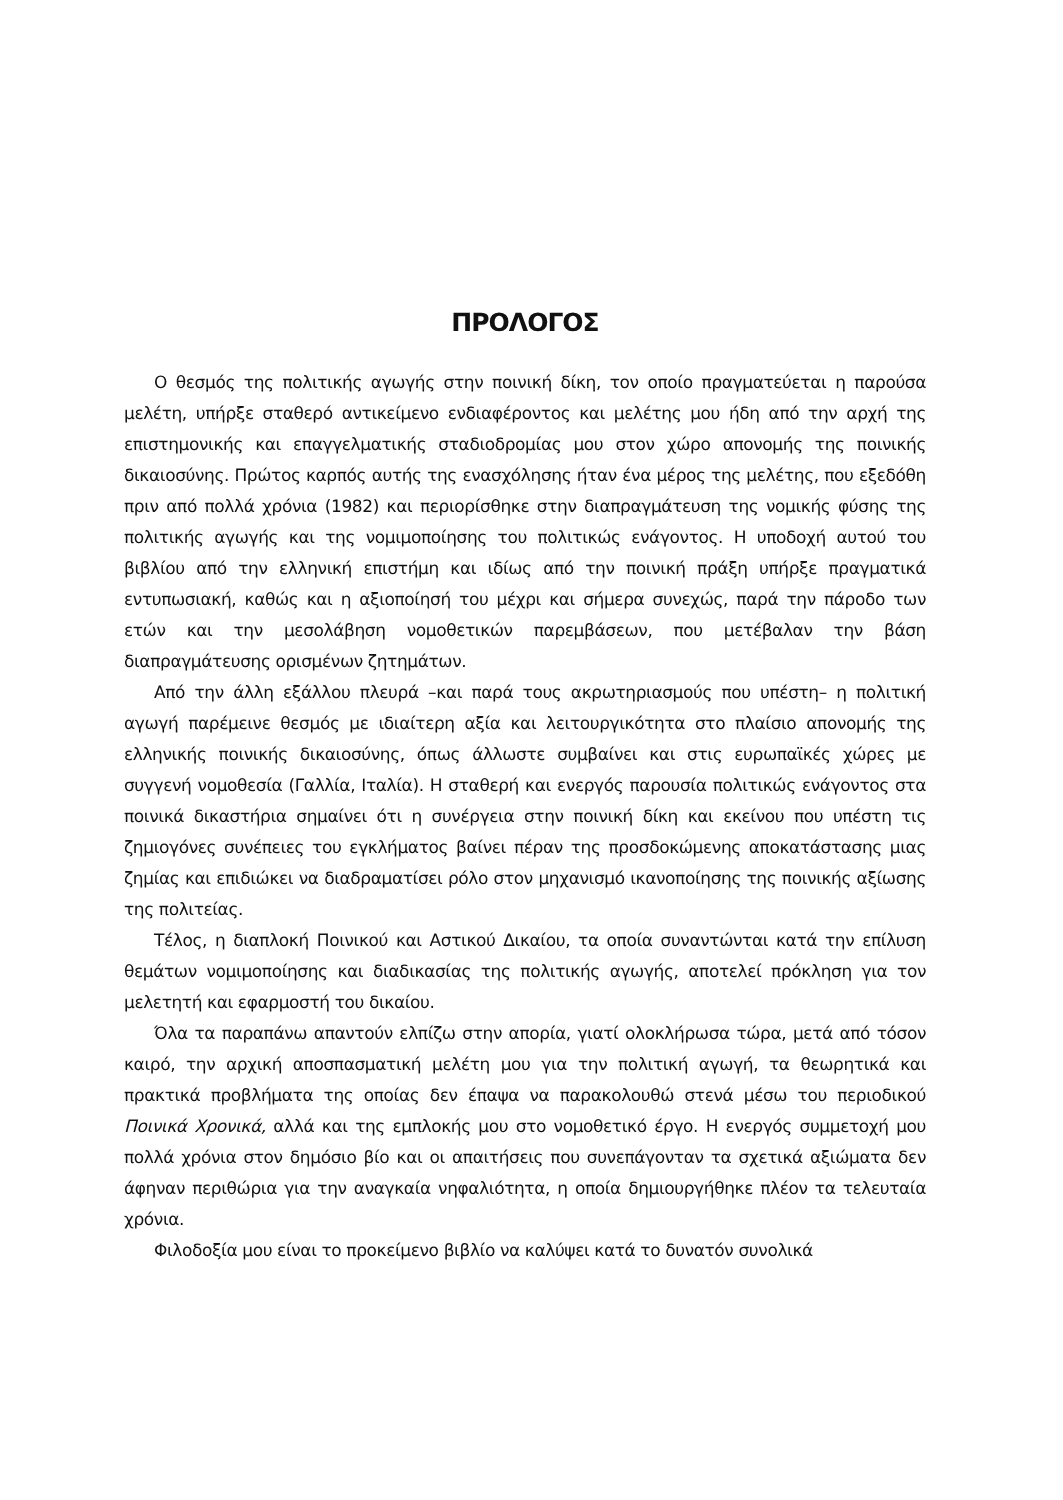ΠΡΟΛΟΓΟΣ
Ο θεσμός της πολιτικής αγωγής στην ποινική δίκη, τον οποίο πραγματεύεται η παρούσα μελέτη, υπήρξε σταθερό αντικείμενο ενδιαφέροντος και μελέτης μου ήδη από την αρχή της επιστημονικής και επαγγελματικής σταδιοδρομίας μου στον χώρο απονομής της ποινικής δικαιοσύνης. Πρώτος καρπός αυτής της ενασχόλησης ήταν ένα μέρος της μελέτης, που εξεδόθη πριν από πολλά χρόνια (1982) και περιορίσθηκε στην διαπραγμάτευση της νομικής φύσης της πολιτικής αγωγής και της νομιμοποίησης του πολιτικώς ενάγοντος. Η υποδοχή αυτού του βιβλίου από την ελληνική επιστήμη και ιδίως από την ποινική πράξη υπήρξε πραγματικά εντυπωσιακή, καθώς και η αξιοποίησή του μέχρι και σήμερα συνεχώς, παρά την πάροδο των ετών και την μεσολάβηση νομοθετικών παρεμβάσεων, που μετέβαλαν την βάση διαπραγμάτευσης ορισμένων ζητημάτων.
Από την άλλη εξάλλου πλευρά –και παρά τους ακρωτηριασμούς που υπέστη– η πολιτική αγωγή παρέμεινε θεσμός με ιδιαίτερη αξία και λειτουργικότητα στο πλαίσιο απονομής της ελληνικής ποινικής δικαιοσύνης, όπως άλλωστε συμβαίνει και στις ευρωπαϊκές χώρες με συγγενή νομοθεσία (Γαλλία, Ιταλία). Η σταθερή και ενεργός παρουσία πολιτικώς ενάγοντος στα ποινικά δικαστήρια σημαίνει ότι η συνέργεια στην ποινική δίκη και εκείνου που υπέστη τις ζημιογόνες συνέπειες του εγκλήματος βαίνει πέραν της προσδοκώμενης αποκατάστασης μιας ζημίας και επιδιώκει να διαδραματίσει ρόλο στον μηχανισμό ικανοποίησης της ποινικής αξίωσης της πολιτείας.
Τέλος, η διαπλοκή Ποινικού και Αστικού Δικαίου, τα οποία συναντώνται κατά την επίλυση θεμάτων νομιμοποίησης και διαδικασίας της πολιτικής αγωγής, αποτελεί πρόκληση για τον μελετητή και εφαρμοστή του δικαίου.
Όλα τα παραπάνω απαντούν ελπίζω στην απορία, γιατί ολοκλήρωσα τώρα, μετά από τόσον καιρό, την αρχική αποσπασματική μελέτη μου για την πολιτική αγωγή, τα θεωρητικά και πρακτικά προβλήματα της οποίας δεν έπαψα να παρακολουθώ στενά μέσω του περιοδικού Ποινικά Χρονικά, αλλά και της εμπλοκής μου στο νομοθετικό έργο. Η ενεργός συμμετοχή μου πολλά χρόνια στον δημόσιο βίο και οι απαιτήσεις που συνεπάγονταν τα σχετικά αξιώματα δεν άφηναν περιθώρια για την αναγκαία νηφαλιότητα, η οποία δημιουργήθηκε πλέον τα τελευταία χρόνια.
Φιλοδοξία μου είναι το προκείμενο βιβλίο να καλύψει κατά το δυνατόν συνολικά